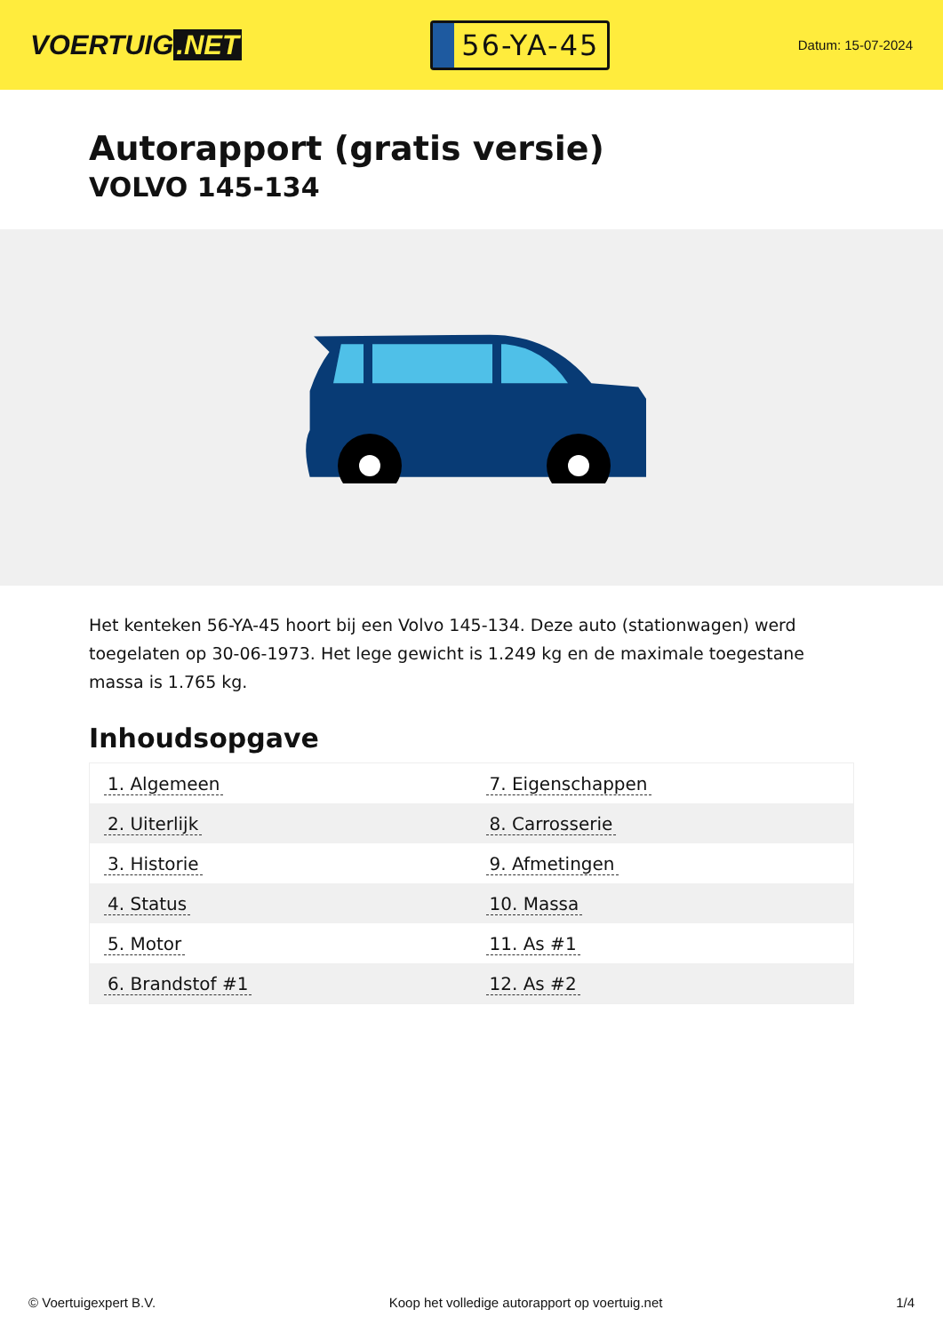VOERTUIG.NET
56-YA-45
Datum: 15-07-2024
Autorapport (gratis versie)
VOLVO 145-134
Het kenteken 56-YA-45 hoort bij een Volvo 145-134. Deze auto (stationwagen) werd toegelaten op 30-06-1973. Het lege gewicht is 1.249 kg en de maximale toegestane massa is 1.765 kg.
Inhoudsopgave
| 1. Algemeen | 7. Eigenschappen |
| 2. Uiterlijk | 8. Carrosserie |
| 3. Historie | 9. Afmetingen |
| 4. Status | 10. Massa |
| 5. Motor | 11. As #1 |
| 6. Brandstof #1 | 12. As #2 |
© Voertuigexpert B.V. Koop het volledige autorapport op voertuig.net 1/4